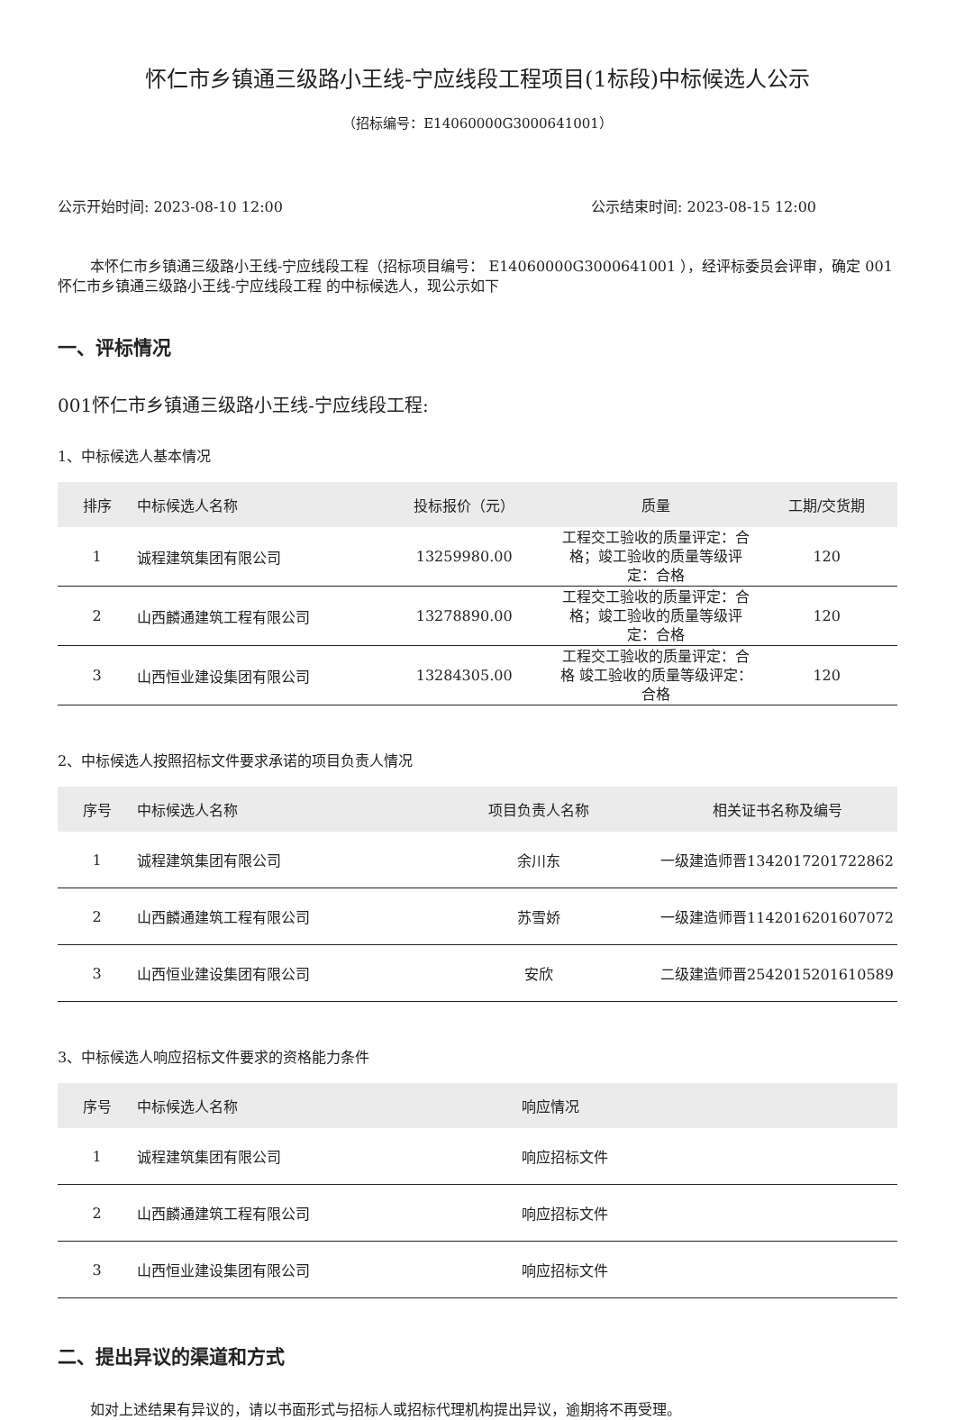怀仁市乡镇通三级路小王线-宁应线段工程项目(1标段)中标候选人公示
（招标编号：E14060000G3000641001）
公示开始时间: 2023-08-10 12:00 公示结束时间: 2023-08-15 12:00
本怀仁市乡镇通三级路小王线-宁应线段工程（招标项目编号： E14060000G3000641001 ），经评标委员会评审，确定 001怀仁市乡镇通三级路小王线-宁应线段工程 的中标候选人，现公示如下
一、评标情况
001怀仁市乡镇通三级路小王线-宁应线段工程:
1、中标候选人基本情况
| 排序 | 中标候选人名称 | 投标报价（元） | 质量 | 工期/交货期 |
| --- | --- | --- | --- | --- |
| 1 | 诚程建筑集团有限公司 | 13259980.00 | 工程交工验收的质量评定：合格；竣工验收的质量等级评定：合格 | 120 |
| 2 | 山西麟通建筑工程有限公司 | 13278890.00 | 工程交工验收的质量评定：合格；竣工验收的质量等级评定：合格 | 120 |
| 3 | 山西恒业建设集团有限公司 | 13284305.00 | 工程交工验收的质量评定：合格 竣工验收的质量等级评定：合格 | 120 |
2、中标候选人按照招标文件要求承诺的项目负责人情况
| 序号 | 中标候选人名称 | 项目负责人名称 | 相关证书名称及编号 |
| --- | --- | --- | --- |
| 1 | 诚程建筑集团有限公司 | 余川东 | 一级建造师晋1342017201722862 |
| 2 | 山西麟通建筑工程有限公司 | 苏雪娇 | 一级建造师晋1142016201607072 |
| 3 | 山西恒业建设集团有限公司 | 安欣 | 二级建造师晋2542015201610589 |
3、中标候选人响应招标文件要求的资格能力条件
| 序号 | 中标候选人名称 | 响应情况 |
| --- | --- | --- |
| 1 | 诚程建筑集团有限公司 | 响应招标文件 |
| 2 | 山西麟通建筑工程有限公司 | 响应招标文件 |
| 3 | 山西恒业建设集团有限公司 | 响应招标文件 |
二、提出异议的渠道和方式
如对上述结果有异议的，请以书面形式与招标人或招标代理机构提出异议，逾期将不再受理。